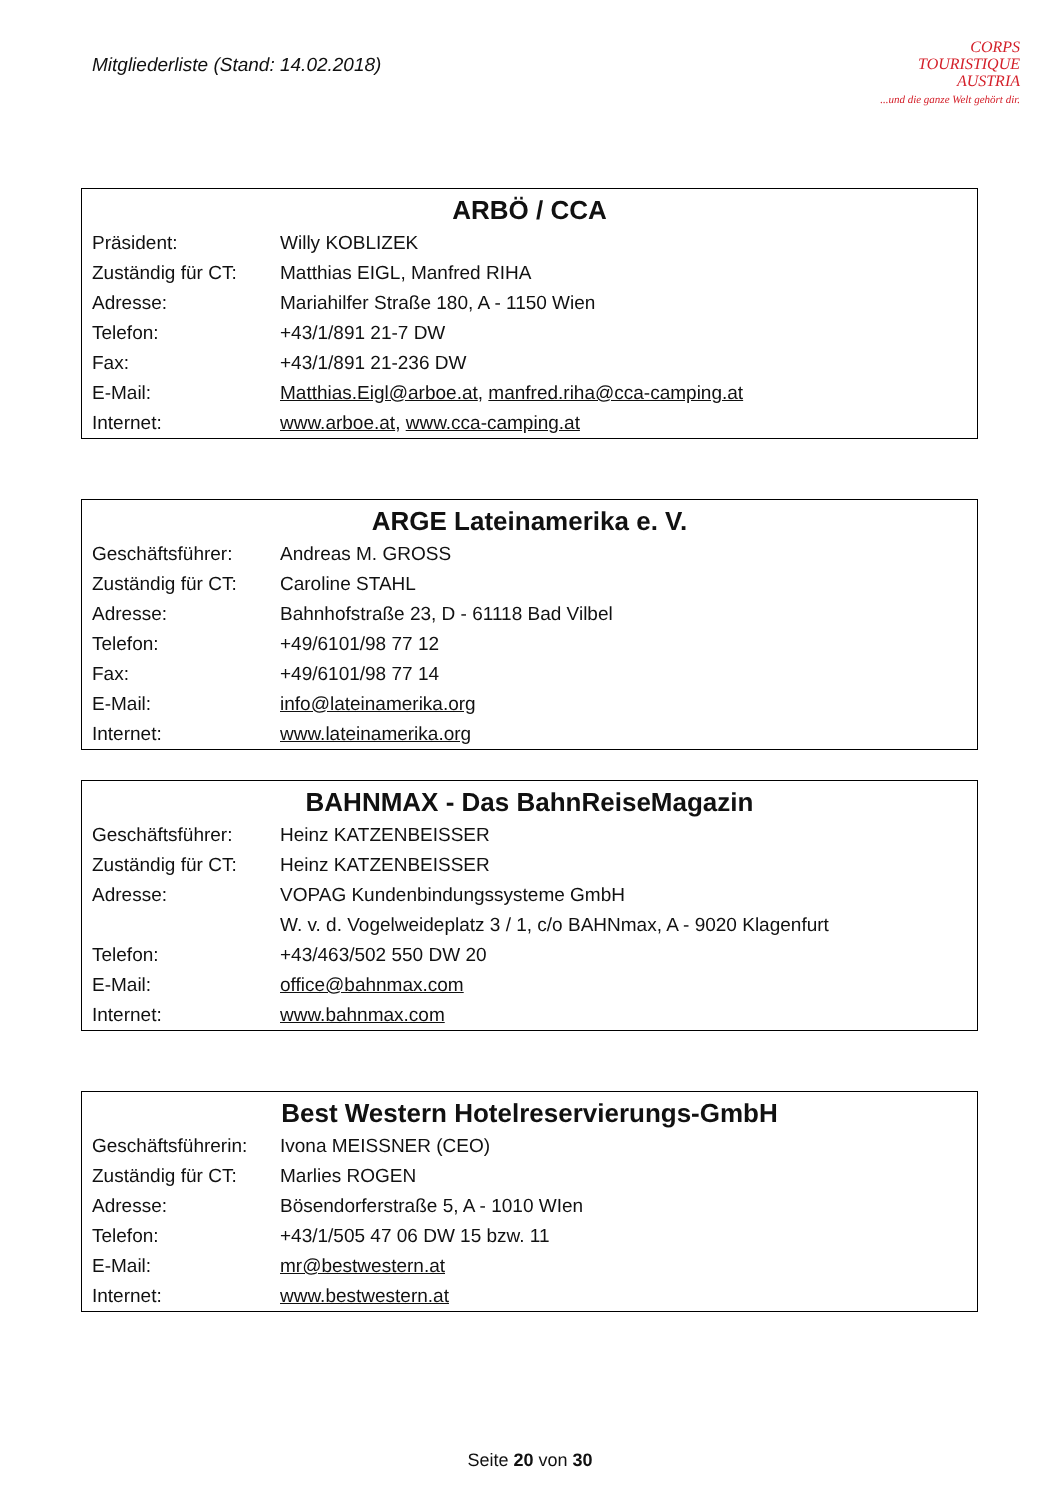Mitgliederliste (Stand: 14.02.2018)
CORPS
TOURISTIQUE
AUSTRIA
...und die ganze Welt gehört dir.
| ARBÖ / CCA | |
| --- | --- |
| Präsident: | Willy KOBLIZEK |
| Zuständig für CT: | Matthias EIGL, Manfred RIHA |
| Adresse: | Mariahilfer Straße 180, A - 1150 Wien |
| Telefon: | +43/1/891 21-7 DW |
| Fax: | +43/1/891 21-236 DW |
| E-Mail: | Matthias.Eigl@arboe.at , manfred.riha@cca-camping.at |
| Internet: | www.arboe.at , www.cca-camping.at |
| ARGE Lateinamerika e. V. | |
| --- | --- |
| Geschäftsführer: | Andreas M. GROSS |
| Zuständig für CT: | Caroline STAHL |
| Adresse: | Bahnhofstraße 23, D - 61118 Bad Vilbel |
| Telefon: | +49/6101/98 77 12 |
| Fax: | +49/6101/98 77 14 |
| E-Mail: | info@lateinamerika.org |
| Internet: | www.lateinamerika.org |
| BAHNMAX - Das BahnReiseMagazin | |
| --- | --- |
| Geschäftsführer: | Heinz KATZENBEISSER |
| Zuständig für CT: | Heinz KATZENBEISSER |
| Adresse: | VOPAG Kundenbindungssysteme GmbH |
| | W. v. d. Vogelweideplatz 3 / 1, c/o BAHNmax, A - 9020 Klagenfurt |
| Telefon: | +43/463/502 550 DW 20 |
| E-Mail: | office@bahnmax.com |
| Internet: | www.bahnmax.com |
| Best Western Hotelreservierungs-GmbH | |
| --- | --- |
| Geschäftsführerin: | Ivona MEISSNER (CEO) |
| Zuständig für CT: | Marlies ROGEN |
| Adresse: | Bösendorferstraße 5, A - 1010 WIen |
| Telefon: | +43/1/505 47 06 DW 15 bzw. 11 |
| E-Mail: | mr@bestwestern.at |
| Internet: | www.bestwestern.at |
Seite 20 von 30